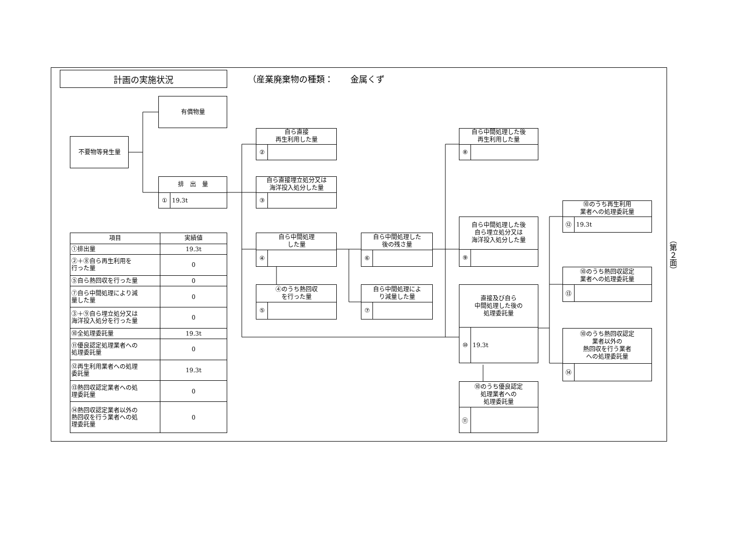計画の実施状況
（産業廃棄物の種類：　　金属くず
有償物量
不要物等発生量
排　出　量
① 19.3t
自ら直接
再生利用した量
②
自ら直接埋立処分又は
海洋投入処分した量
③
自ら中間処理
した量
④
④のうち熱回収
を行った量
⑤
自ら中間処理した
後の残さ量
⑥
自ら中間処理によ
り減量した量
⑦
自ら中間処理した後
再生利用した量
⑧
自ら中間処理した後
自ら埋立処分又は
海洋投入処分した量
⑨
直接及び自ら
中間処理した後の
処理委託量
⑩ 19.3t
⑩のうち優良認定
処理業者への
処理委託量
⑪
⑩のうち再生利用
業者への処理委託量
⑫ 19.3t
⑩のうち熱回収認定
業者への処理委託量
⑬
⑩のうち熱回収認定
業者以外の
熱回収を行う業者
への処理委託量
⑭
| 項目 | 実績値 |
| --- | --- |
| ①排出量 | 19.3t |
| ②＋⑧自ら再生利用を 行った量 | 0 |
| ⑤自ら熱回収を行った量 | 0 |
| ⑦自ら中間処理により減 量した量 | 0 |
| ③＋⑨自ら埋立処分又は 海洋投入処分を行った量 | 0 |
| ⑩全処理委託量 | 19.3t |
| ⑪優良認定処理業者への 処理委託量 | 0 |
| ⑫再生利用業者への処理 委託量 | 19.3t |
| ⑬熱回収認定業者への処 理委託量 | 0 |
| ⑭熱回収認定業者以外の 熱回収を行う業者への処 理委託量 | 0 |
（第２面）